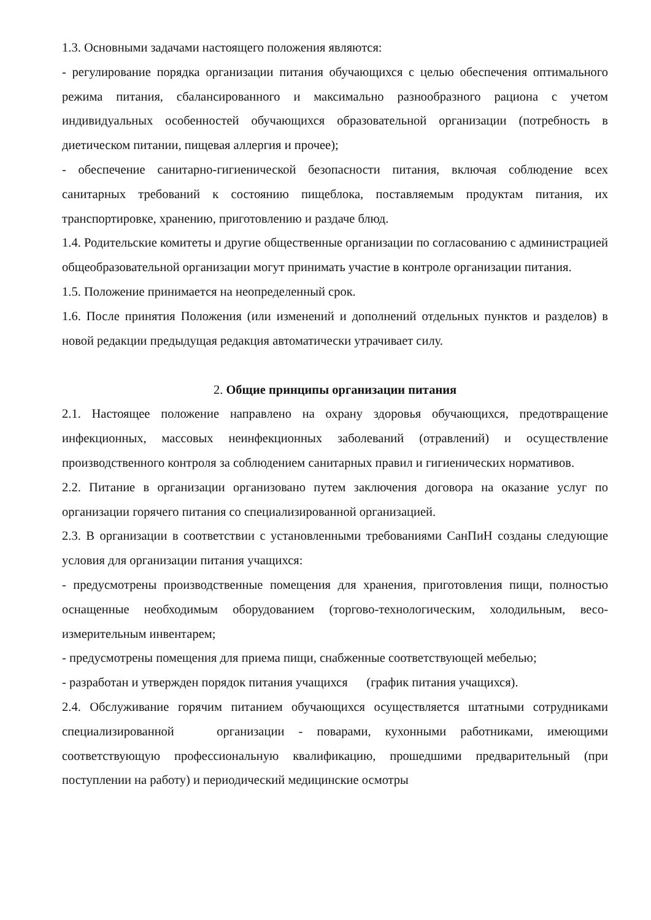1.3. Основными задачами настоящего положения являются:
- регулирование порядка организации питания обучающихся с целью обеспечения оптимального режима питания, сбалансированного и максимально разнообразного рациона с учетом индивидуальных особенностей обучающихся образовательной организации (потребность в диетическом питании, пищевая аллергия и прочее);
- обеспечение санитарно-гигиенической безопасности питания, включая соблюдение всех санитарных требований к состоянию пищеблока, поставляемым продуктам питания, их транспортировке, хранению, приготовлению и раздаче блюд.
1.4. Родительские комитеты и другие общественные организации по согласованию с администрацией общеобразовательной организации могут принимать участие в контроле организации питания.
1.5. Положение принимается на неопределенный срок.
1.6. После принятия Положения (или изменений и дополнений отдельных пунктов и разделов) в новой редакции предыдущая редакция автоматически утрачивает силу.
2. Общие принципы организации питания
2.1. Настоящее положение направлено на охрану здоровья обучающихся, предотвращение инфекционных, массовых неинфекционных заболеваний (отравлений) и осуществление производственного контроля за соблюдением санитарных правил и гигиенических нормативов.
2.2. Питание в организации организовано путем заключения договора на оказание услуг по организации горячего питания со специализированной организацией.
2.3. В организации в соответствии с установленными требованиями СанПиН созданы следующие условия для организации питания учащихся:
- предусмотрены производственные помещения для хранения, приготовления пищи, полностью оснащенные необходимым оборудованием (торгово-технологическим, холодильным, весо-измерительным инвентарем;
- предусмотрены помещения для приема пищи, снабженные соответствующей мебелью;
- разработан и утвержден порядок питания учащихся (график питания учащихся).
2.4. Обслуживание горячим питанием обучающихся осуществляется штатными сотрудниками специализированной организации - поварами, кухонными работниками, имеющими соответствующую профессиональную квалификацию, прошедшими предварительный (при поступлении на работу) и периодический медицинские осмотры